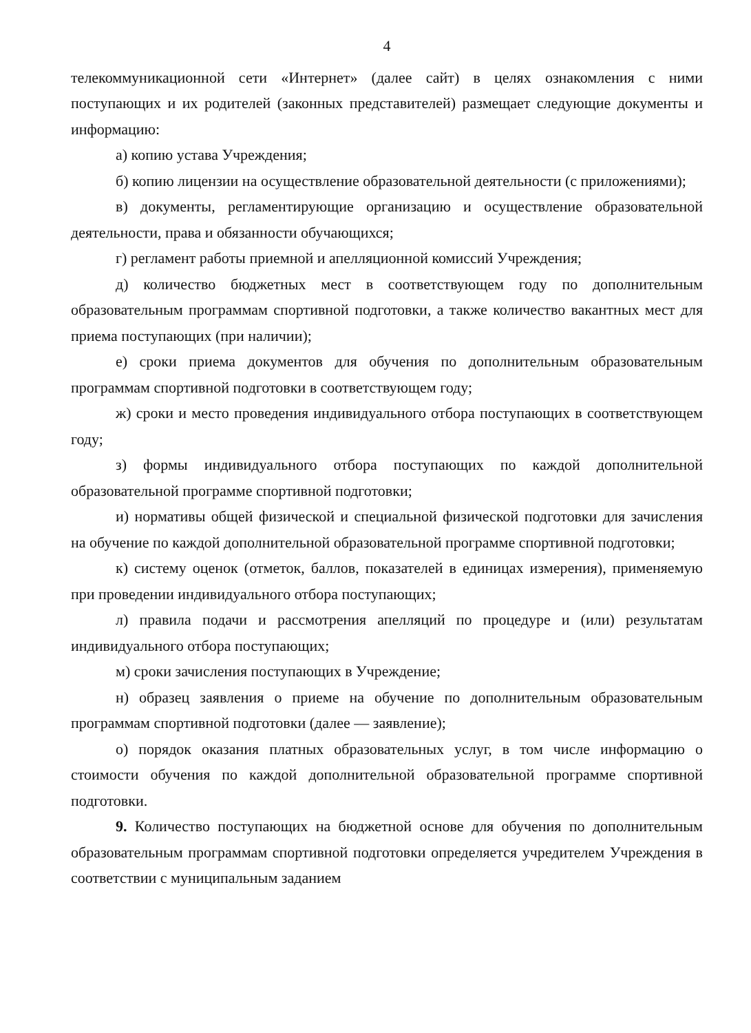4
телекоммуникационной сети «Интернет» (далее сайт) в целях ознакомления с ними поступающих и их родителей (законных представителей) размещает следующие документы и информацию:
а) копию устава Учреждения;
б) копию лицензии на осуществление образовательной деятельности (с приложениями);
в) документы, регламентирующие организацию и осуществление образовательной деятельности, права и обязанности обучающихся;
г) регламент работы приемной и апелляционной комиссий Учреждения;
д) количество бюджетных мест в соответствующем году по дополнительным образовательным программам спортивной подготовки, а также количество вакантных мест для приема поступающих (при наличии);
е) сроки приема документов для обучения по дополнительным образовательным программам спортивной подготовки в соответствующем году;
ж) сроки и место проведения индивидуального отбора поступающих в соответствующем году;
з) формы индивидуального отбора поступающих по каждой дополнительной образовательной программе спортивной подготовки;
и) нормативы общей физической и специальной физической подготовки для зачисления на обучение по каждой дополнительной образовательной программе спортивной подготовки;
к) систему оценок (отметок, баллов, показателей в единицах измерения), применяемую при проведении индивидуального отбора поступающих;
л) правила подачи и рассмотрения апелляций по процедуре и (или) результатам индивидуального отбора поступающих;
м) сроки зачисления поступающих в Учреждение;
н) образец заявления о приеме на обучение по дополнительным образовательным программам спортивной подготовки (далее — заявление);
о) порядок оказания платных образовательных услуг, в том числе информацию о стоимости обучения по каждой дополнительной образовательной программе спортивной подготовки.
9. Количество поступающих на бюджетной основе для обучения по дополнительным образовательным программам спортивной подготовки определяется учредителем Учреждения в соответствии с муниципальным заданием